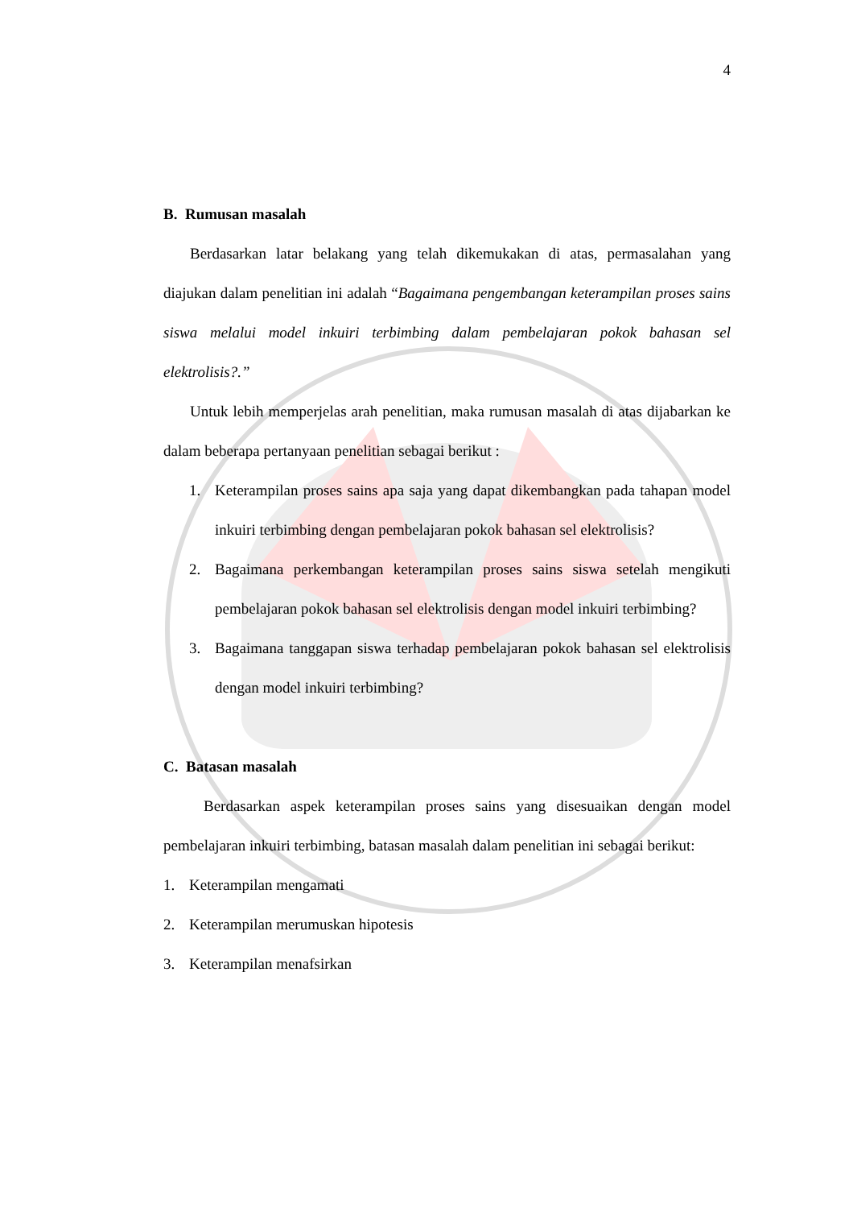4
B. Rumusan masalah
Berdasarkan latar belakang yang telah dikemukakan di atas, permasalahan yang diajukan dalam penelitian ini adalah “Bagaimana pengembangan keterampilan proses sains siswa melalui model inkuiri terbimbing dalam pembelajaran pokok bahasan sel elektrolisis?.”
Untuk lebih memperjelas arah penelitian, maka rumusan masalah di atas dijabarkan ke dalam beberapa pertanyaan penelitian sebagai berikut :
1. Keterampilan proses sains apa saja yang dapat dikembangkan pada tahapan model inkuiri terbimbing dengan pembelajaran pokok bahasan sel elektrolisis?
2. Bagaimana perkembangan keterampilan proses sains siswa setelah mengikuti pembelajaran pokok bahasan sel elektrolisis dengan model inkuiri terbimbing?
3. Bagaimana tanggapan siswa terhadap pembelajaran pokok bahasan sel elektrolisis dengan model inkuiri terbimbing?
C. Batasan masalah
Berdasarkan aspek keterampilan proses sains yang disesuaikan dengan model pembelajaran inkuiri terbimbing, batasan masalah dalam penelitian ini sebagai berikut:
1. Keterampilan mengamati
2. Keterampilan merumuskan hipotesis
3. Keterampilan menafsirkan